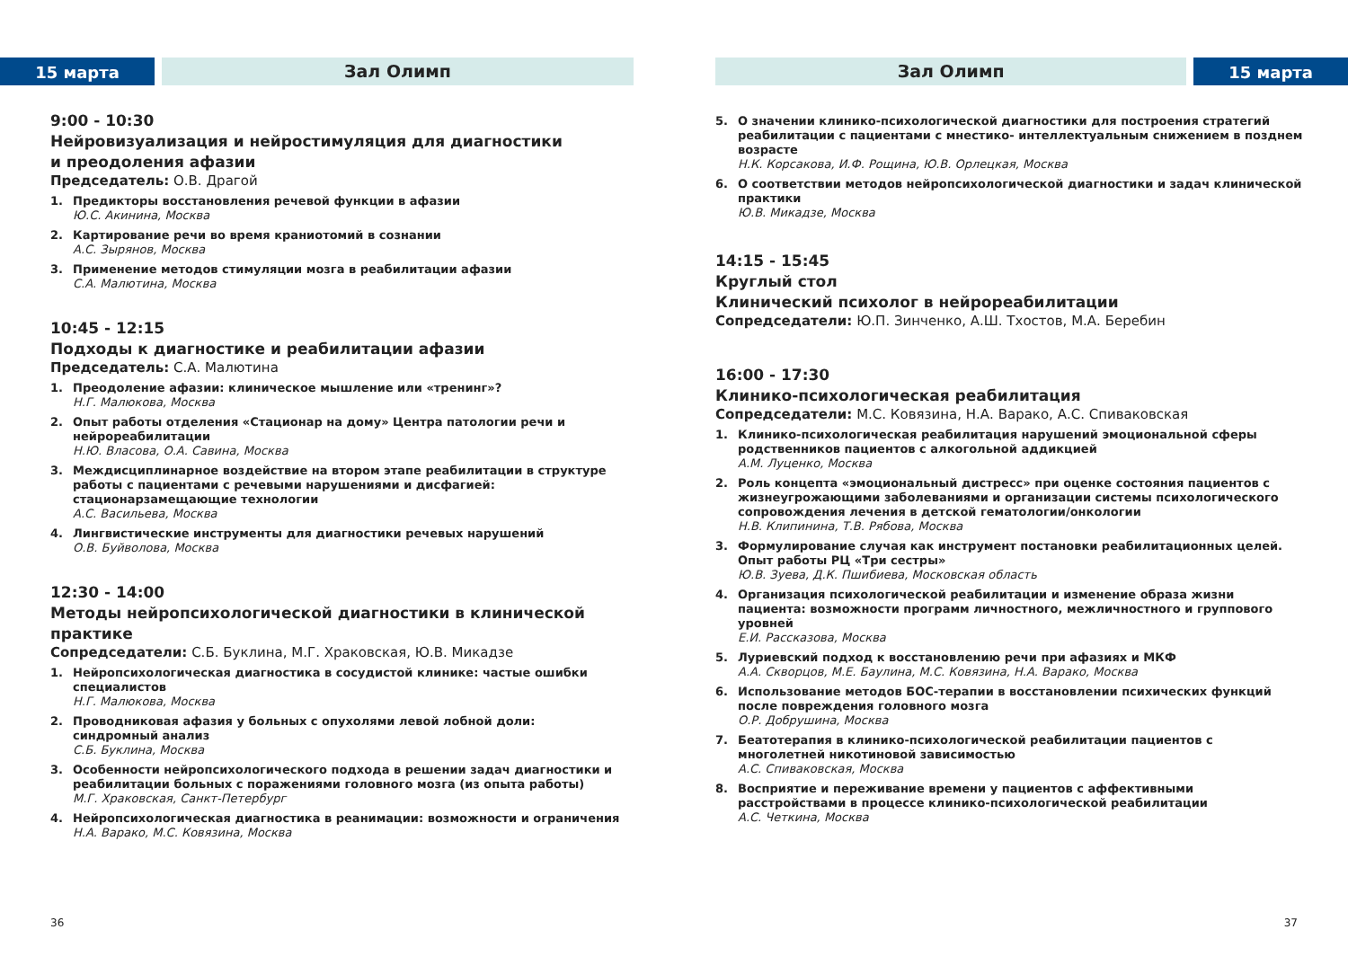15 марта
Зал Олимп
9:00 - 10:30
Нейровизуализация и нейростимуляция для диагностики
и преодоления афазии
Председатель: О.В. Драгой
1. Предикторы восстановления речевой функции в афазии
Ю.С. Акинина, Москва
2. Картирование речи во время краниотомий в сознании
А.С. Зырянов, Москва
3. Применение методов стимуляции мозга в реабилитации афазии
С.А. Малютина, Москва
10:45 - 12:15
Подходы к диагностике и реабилитации афазии
Председатель: С.А. Малютина
1. Преодоление афазии: клиническое мышление или «тренинг»?
Н.Г. Малюкова, Москва
2. Опыт работы отделения «Стационар на дому» Центра патологии речи и нейрореабилитации
Н.Ю. Власова, О.А. Савина, Москва
3. Междисциплинарное воздействие на втором этапе реабилитации в структуре работы с пациентами с речевыми нарушениями и дисфагией: стационарзамещающие технологии
А.С. Васильева, Москва
4. Лингвистические инструменты для диагностики речевых нарушений
О.В. Буйволова, Москва
12:30 - 14:00
Методы нейропсихологической диагностики в клинической практике
Сопредседатели: С.Б. Буклина, М.Г. Храковская, Ю.В. Микадзе
1. Нейропсихологическая диагностика в сосудистой клинике: частые ошибки специалистов
Н.Г. Малюкова, Москва
2. Проводниковая афазия у больных с опухолями левой лобной доли: синдромный анализ
С.Б. Буклина, Москва
3. Особенности нейропсихологического подхода в решении задач диагностики и реабилитации больных с поражениями головного мозга (из опыта работы)
М.Г. Храковская, Санкт-Петербург
4. Нейропсихологическая диагностика в реанимации: возможности и ограничения
Н.А. Варако, М.С. Ковязина, Москва
36
Зал Олимп
15 марта
5. О значении клинико-психологической диагностики для построения стратегий реабилитации с пациентами с мнестико- интеллектуальным снижением в позднем возрасте
Н.К. Корсакова, И.Ф. Рощина, Ю.В. Орлецкая, Москва
6. О соответствии методов нейропсихологической диагностики и задач клинической практики
Ю.В. Микадзе, Москва
14:15 - 15:45
Круглый стол
Клинический психолог в нейрореабилитации
Сопредседатели: Ю.П. Зинченко, А.Ш. Тхостов, М.А. Беребин
16:00 - 17:30
Клинико-психологическая реабилитация
Сопредседатели: М.С. Ковязина, Н.А. Варако, А.С. Спиваковская
1. Клинико-психологическая реабилитация нарушений эмоциональной сферы родственников пациентов с алкогольной аддикцией
А.М. Луценко, Москва
2. Роль концепта «эмоциональный дистресс» при оценке состояния пациентов с жизнеугрожающими заболеваниями и организации системы психологического сопровождения лечения в детской гематологии/онкологии
Н.В. Клипинина, Т.В. Рябова, Москва
3. Формулирование случая как инструмент постановки реабилитационных целей. Опыт работы РЦ «Три сестры»
Ю.В. Зуева, Д.К. Пшибиева, Московская область
4. Организация психологической реабилитации и изменение образа жизни пациента: возможности программ личностного, межличностного и группового уровней
Е.И. Рассказова, Москва
5. Луриевский подход к восстановлению речи при афазиях и МКФ
А.А. Скворцов, М.Е. Баулина, М.С. Ковязина, Н.А. Варако, Москва
6. Использование методов БОС-терапии в восстановлении психических функций после повреждения головного мозга
О.Р. Добрушина, Москва
7. Беатотерапия в клинико-психологической реабилитации пациентов с многолетней никотиновой зависимостью
А.С. Спиваковская, Москва
8. Восприятие и переживание времени у пациентов с аффективными расстройствами в процессе клинико-психологической реабилитации
А.С. Четкина, Москва
37